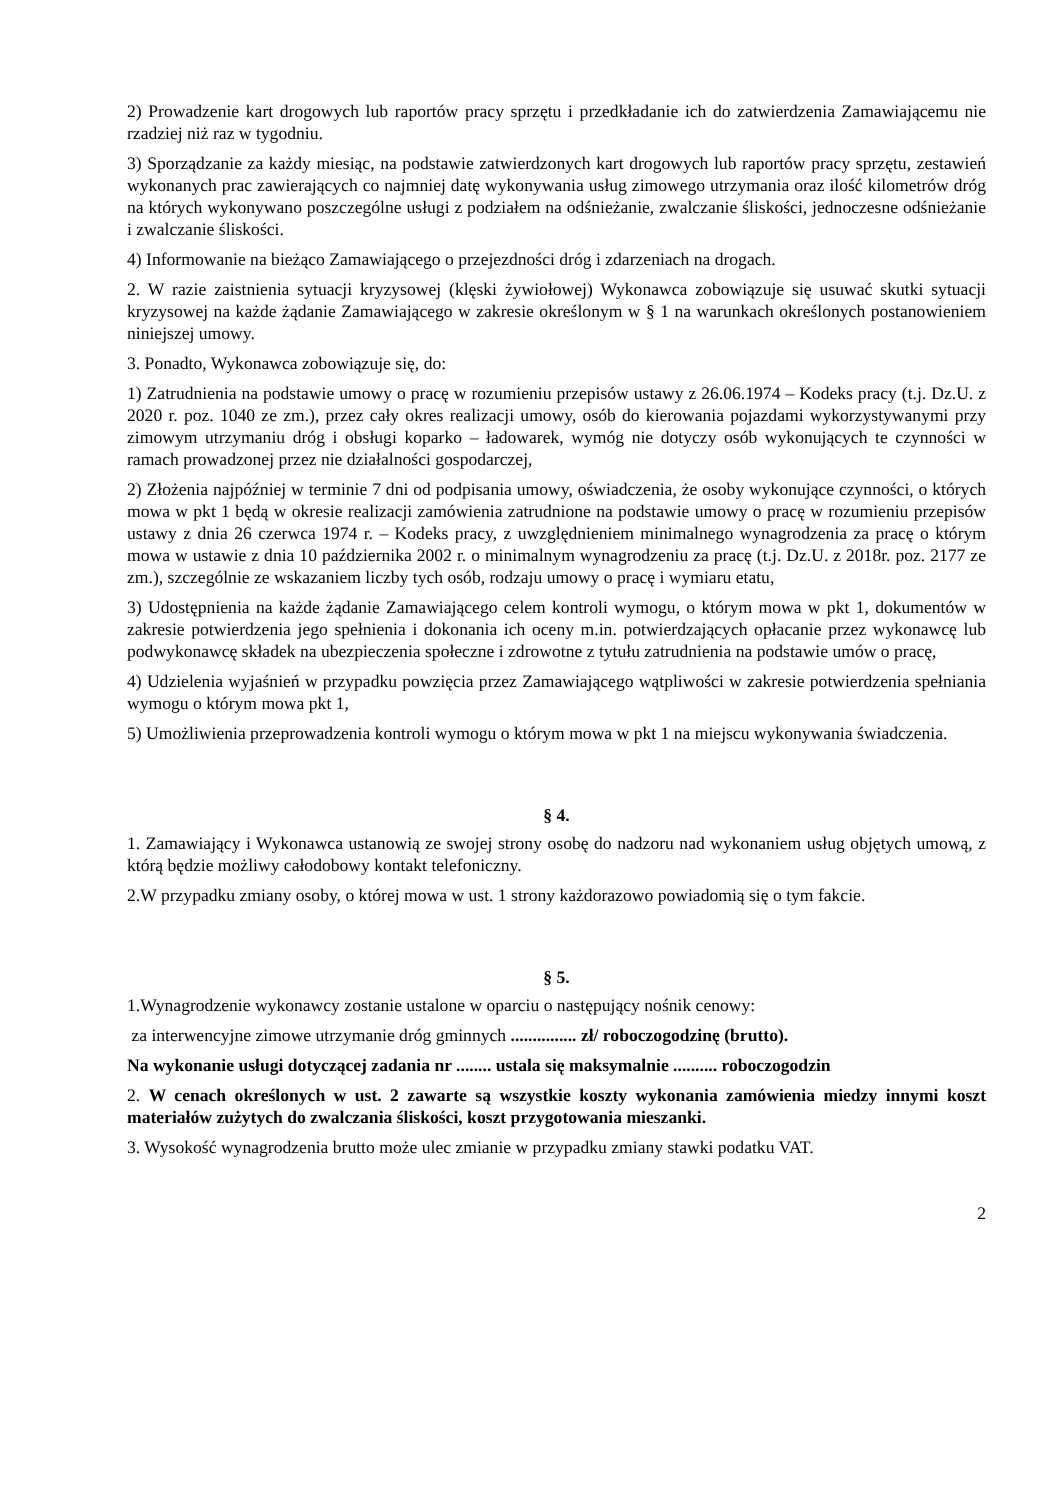2) Prowadzenie kart drogowych lub raportów pracy sprzętu i przedkładanie ich do zatwierdzenia Zamawiającemu nie rzadziej niż raz w tygodniu.
3) Sporządzanie za każdy miesiąc, na podstawie zatwierdzonych kart drogowych lub raportów pracy sprzętu, zestawień wykonanych prac zawierających co najmniej datę wykonywania usług zimowego utrzymania oraz ilość kilometrów dróg na których wykonywano poszczególne usługi z podziałem na odśnieżanie, zwalczanie śliskości, jednoczesne odśnieżanie i zwalczanie śliskości.
4) Informowanie na bieżąco Zamawiającego o przejezdności dróg i zdarzeniach na drogach.
2. W razie zaistnienia sytuacji kryzysowej (klęski żywiołowej) Wykonawca zobowiązuje się usuwać skutki sytuacji kryzysowej na każde żądanie Zamawiającego w zakresie określonym w § 1 na warunkach określonych postanowieniem niniejszej umowy.
3. Ponadto, Wykonawca zobowiązuje się, do:
1) Zatrudnienia na podstawie umowy o pracę w rozumieniu przepisów ustawy z 26.06.1974 – Kodeks pracy (t.j. Dz.U. z 2020 r. poz. 1040 ze zm.), przez cały okres realizacji umowy, osób do kierowania pojazdami wykorzystywanymi przy zimowym utrzymaniu dróg i obsługi koparko – ładowarek, wymóg nie dotyczy osób wykonujących te czynności w ramach prowadzonej przez nie działalności gospodarczej,
2) Złożenia najpóźniej w terminie 7 dni od podpisania umowy, oświadczenia, że osoby wykonujące czynności, o których mowa w pkt 1 będą w okresie realizacji zamówienia zatrudnione na podstawie umowy o pracę w rozumieniu przepisów ustawy z dnia 26 czerwca 1974 r. – Kodeks pracy, z uwzględnieniem minimalnego wynagrodzenia za pracę o którym mowa w ustawie z dnia 10 października 2002 r. o minimalnym wynagrodzeniu za pracę (t.j. Dz.U. z 2018r. poz. 2177 ze zm.), szczególnie ze wskazaniem liczby tych osób, rodzaju umowy o pracę i wymiaru etatu,
3) Udostępnienia na każde żądanie Zamawiającego celem kontroli wymogu, o którym mowa w pkt 1, dokumentów w zakresie potwierdzenia jego spełnienia i dokonania ich oceny m.in. potwierdzających opłacanie przez wykonawcę lub podwykonawcę składek na ubezpieczenia społeczne i zdrowotne z tytułu zatrudnienia na podstawie umów o pracę,
4) Udzielenia wyjaśnień w przypadku powzięcia przez Zamawiającego wątpliwości w zakresie potwierdzenia spełniania wymogu o którym mowa pkt 1,
5) Umożliwienia przeprowadzenia kontroli wymogu o którym mowa w pkt 1 na miejscu wykonywania świadczenia.
§ 4.
1. Zamawiający i Wykonawca ustanowią ze swojej strony osobę do nadzoru nad wykonaniem usług objętych umową, z którą będzie możliwy całodobowy kontakt telefoniczny.
2.W przypadku zmiany osoby, o której mowa w ust. 1 strony każdorazowo powiadomią się o tym fakcie.
§ 5.
1.Wynagrodzenie wykonawcy zostanie ustalone w oparciu o następujący nośnik cenowy:
za interwencyjne zimowe utrzymanie dróg gminnych ............... zł/ roboczogodzinę (brutto).
Na wykonanie usługi dotyczącej zadania nr ........ ustala się maksymalnie .......... roboczogodzin
2. W cenach określonych w ust. 2 zawarte są wszystkie koszty wykonania zamówienia miedzy innymi koszt materiałów zużytych do zwalczania śliskości, koszt przygotowania mieszanki.
3. Wysokość wynagrodzenia brutto może ulec zmianie w przypadku zmiany stawki podatku VAT.
2